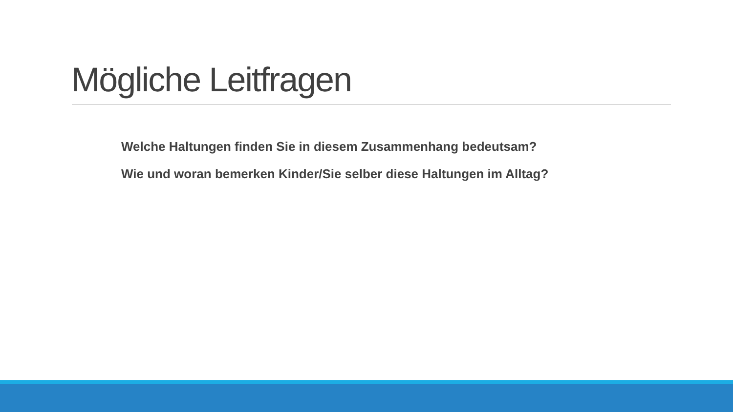Mögliche Leitfragen
Welche Haltungen finden Sie in diesem Zusammenhang bedeutsam?
Wie und woran bemerken Kinder/Sie selber diese Haltungen im Alltag?